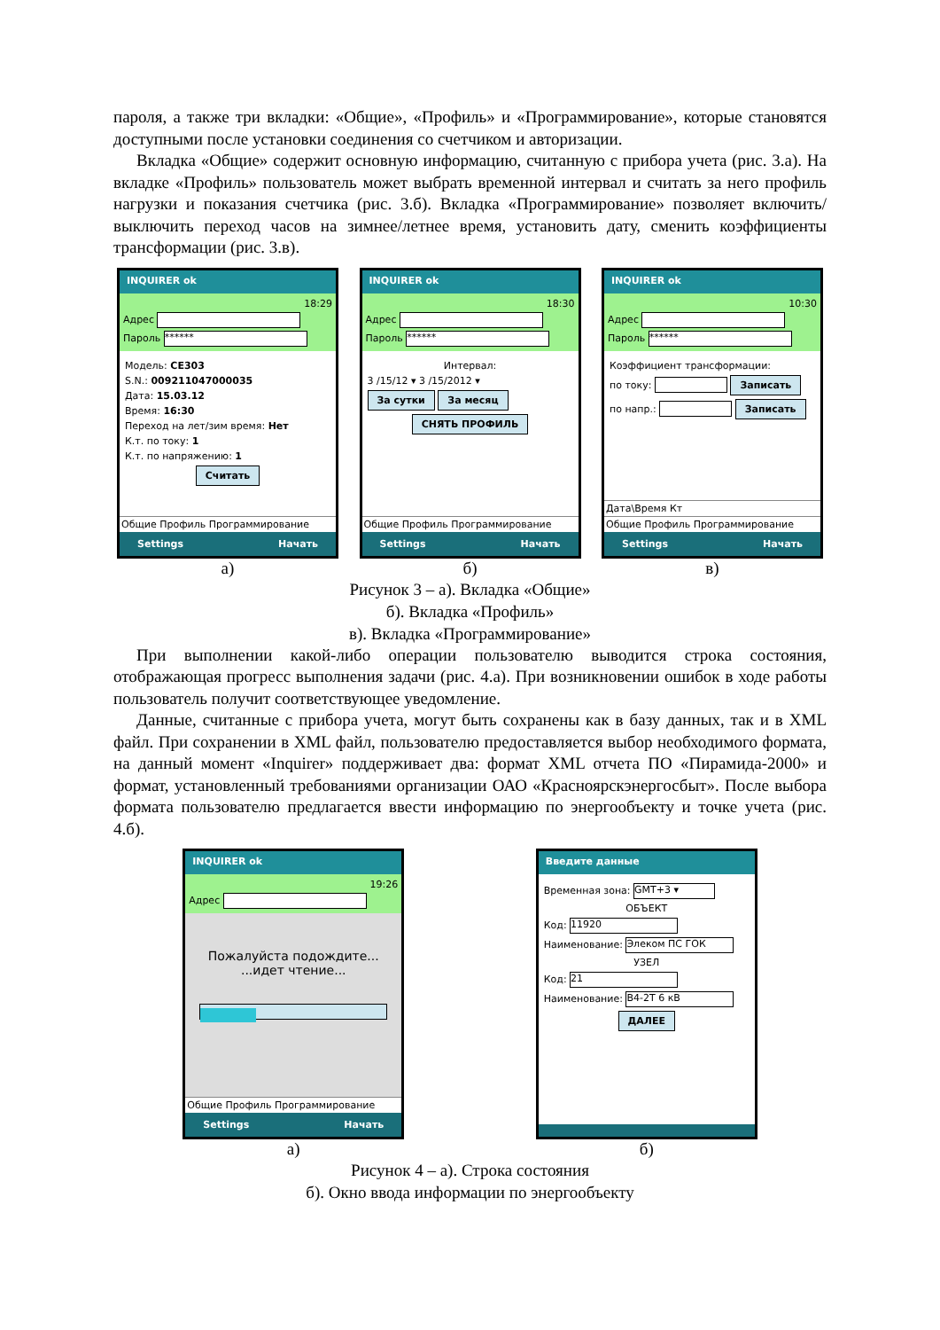пароля, а также три вкладки: «Общие», «Профиль» и «Программирование», которые становятся доступными после установки соединения со счетчиком и авторизации.
Вкладка «Общие» содержит основную информацию, считанную с прибора учета (рис. 3.а). На вкладке «Профиль» пользователь может выбрать временной интервал и считать за него профиль нагрузки и показания счетчика (рис. 3.б). Вкладка «Программирование» позволяет включить/выключить переход часов на зимнее/летнее время, установить дату, сменить коэффициенты трансформации (рис. 3.в).
INQUIRER ok
18:29
Адрес
Пароль ******
Модель: CE303
S.N.: 009211047000035
Дата: 15.03.12
Время: 16:30
Переход на лет/зим время: Нет
К.т. по току: 1
К.т. по напряжению: 1
Считать
Общие Профиль Программирование
Settings Начать
а)
INQUIRER ok
18:30
Адрес
Пароль ******
Интервал:
3 /15/12 ▾ 3 /15/2012 ▾
За сутки За месяц
СНЯТЬ ПРОФИЛЬ
Общие Профиль Программирование
Settings Начать
б)
INQUIRER ok
10:30
Адрес
Пароль ******
Коэффициент трансформации:
по току: Записать
по напр.: Записать
Дата\Время Кт
Общие Профиль Программирование
Settings Начать
в)
Рисунок 3 – а). Вкладка «Общие»
б). Вкладка «Профиль»
в). Вкладка «Программирование»
При выполнении какой-либо операции пользователю выводится строка состояния, отображающая прогресс выполнения задачи (рис. 4.а). При возникновении ошибок в ходе работы пользователь получит соответствующее уведомление.
Данные, считанные с прибора учета, могут быть сохранены как в базу данных, так и в XML файл. При сохранении в XML файл, пользователю предоставляется выбор необходимого формата, на данный момент «Inquirer» поддерживает два: формат XML отчета ПО «Пирамида-2000» и формат, установленный требованиями организации ОАО «Красноярскэнергосбыт». После выбора формата пользователю предлагается ввести информацию по энергообъекту и точке учета (рис. 4.б).
INQUIRER ok
19:26
Адрес
Пожалуйста подождите...
...идет чтение...
Общие Профиль Программирование
Settings Начать
а)
Введите данные
Временная зона: GMT+3 ▾
ОБЪЕКТ
Код: 11920
Наименование: Элеком ПС ГОК
УЗЕЛ
Код: 21
Наименование: В4-2Т 6 кВ
ДАЛЕЕ
б)
Рисунок 4 – а). Строка состояния
б). Окно ввода информации по энергообъекту